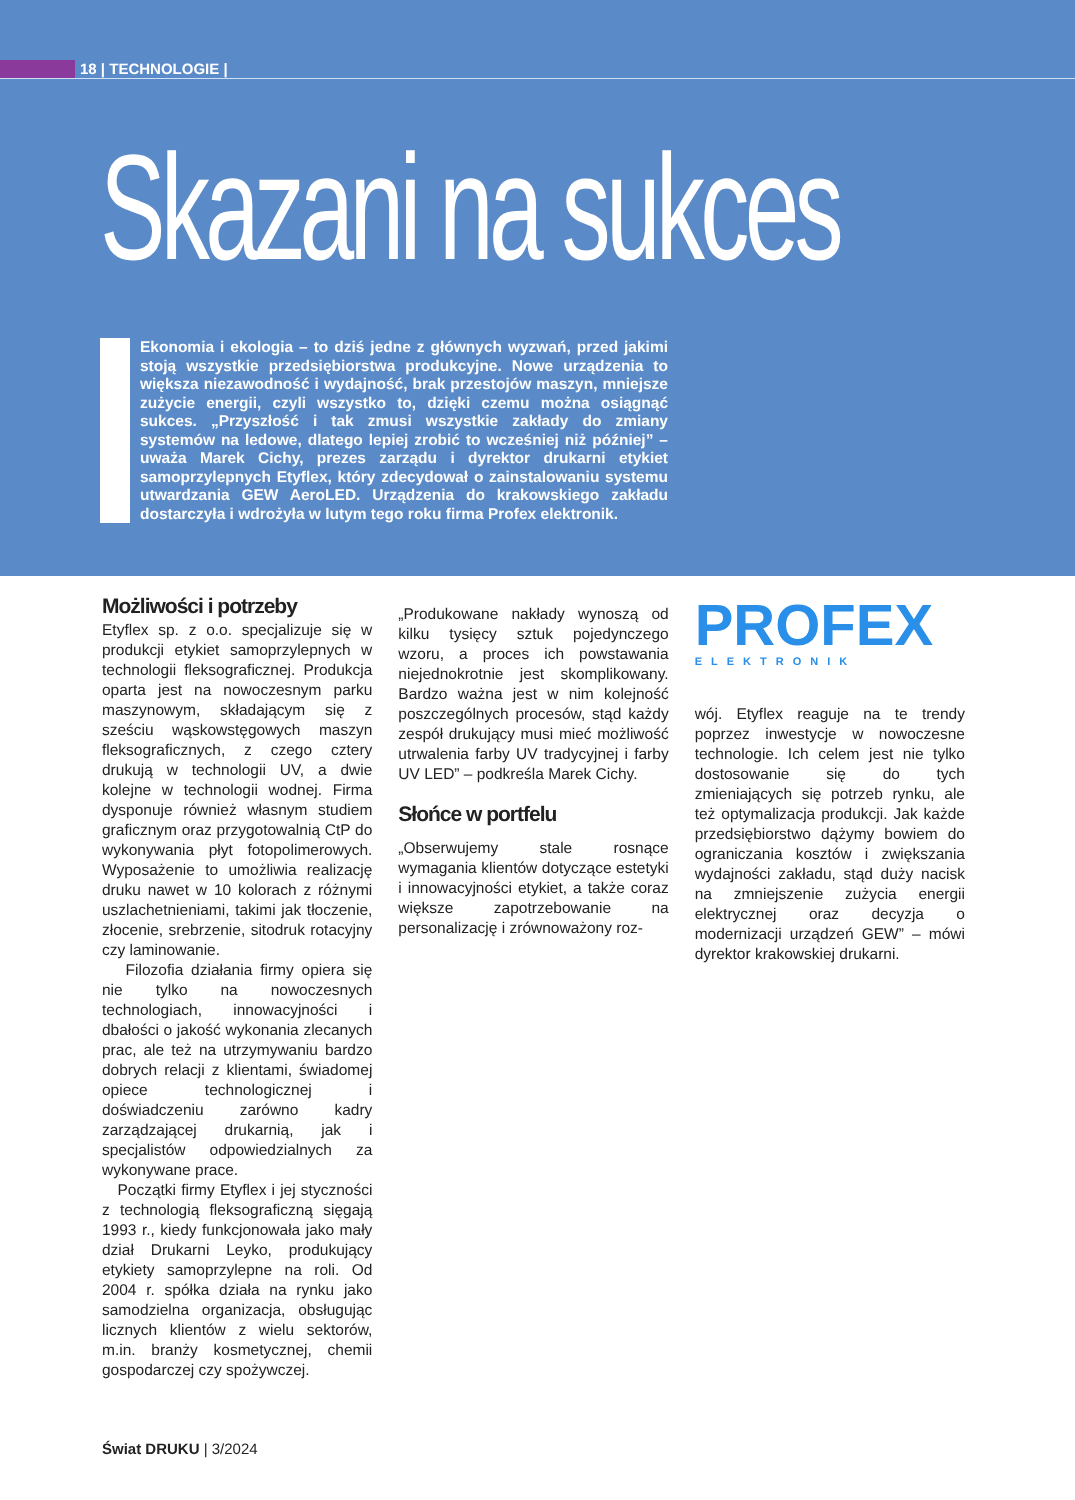18 | TECHNOLOGIE |
Skazani na sukces
Ekonomia i ekologia – to dziś jedne z głównych wyzwań, przed jakimi stoją wszystkie przedsiębiorstwa produkcyjne. Nowe urządzenia to większa niezawodność i wydajność, brak przestojów maszyn, mniejsze zużycie energii, czyli wszystko to, dzięki czemu można osiągnąć sukces. „Przyszłość i tak zmusi wszystkie zakłady do zmiany systemów na ledowe, dlatego lepiej zrobić to wcześniej niż później” – uważa Marek Cichy, prezes zarządu i dyrektor drukarni etykiet samoprzylepnych Etyflex, który zdecydował o zainstalowaniu systemu utwardzania GEW AeroLED. Urządzenia do krakowskiego zakładu dostarczyła i wdrożyła w lutym tego roku firma Profex elektronik.
Możliwości i potrzeby
Etyflex sp. z o.o. specjalizuje się w produkcji etykiet samoprzylepnych w technologii fleksograficznej. Produkcja oparta jest na nowoczesnym parku maszynowym, składającym się z sześciu wąskowstęgowych maszyn fleksograficznych, z czego cztery drukują w technologii UV, a dwie kolejne w technologii wodnej. Firma dysponuje również własnym studiem graficznym oraz przygotowalnią CtP do wykonywania płyt fotopolimerowych. Wyposażenie to umożliwia realizację druku nawet w 10 kolorach z różnymi uszlachetnieniami, takimi jak tłoczenie, złocenie, srebrzenie, sitodruk rotacyjny czy laminowanie.
Filozofia działania firmy opiera się nie tylko na nowoczesnych technologiach, innowacyjności i dbałości o jakość wykonania zlecanych prac, ale też na utrzymywaniu bardzo dobrych relacji z klientami, świadomej opiece technologicznej i doświadczeniu zarówno kadry zarządzającej drukarnią, jak i specjalistów odpowiedzialnych za wykonywane prace.
Początki firmy Etyflex i jej styczności z technologią fleksograficzną sięgają 1993 r., kiedy funkcjonowała jako mały dział Drukarni Leyko, produkujący etykiety samoprzylepne na roli. Od 2004 r. spółka działa na rynku jako samodzielna organizacja, obsługując licznych klientów z wielu sektorów, m.in. branży kosmetycznej, chemii gospodarczej czy spożywczej.
„Produkowane nakłady wynoszą od kilku tysięcy sztuk pojedynczego wzoru, a proces ich powstawania niejednokrotnie jest skomplikowany. Bardzo ważna jest w nim kolejność poszczególnych procesów, stąd każdy zespół drukujący musi mieć możliwość utrwalenia farby UV tradycyjnej i farby UV LED” – podkreśla Marek Cichy.
Słońce w portfelu
„Obserwujemy stale rosnące wymagania klientów dotyczące estetyki i innowacyjności etykiet, a także coraz większe zapotrzebowanie na personalizację i zrównoważony roz-
PROFEX
ELEKTRONIK
wój. Etyflex reaguje na te trendy poprzez inwestycje w nowoczesne technologie. Ich celem jest nie tylko dostosowanie się do tych zmieniających się potrzeb rynku, ale też optymalizacja produkcji. Jak każde przedsiębiorstwo dążymy bowiem do ograniczania kosztów i zwiększania wydajności zakładu, stąd duży nacisk na zmniejszenie zużycia energii elektrycznej oraz decyzja o modernizacji urządzeń GEW” – mówi dyrektor krakowskiej drukarni.
Świat DRUKU | 3/2024